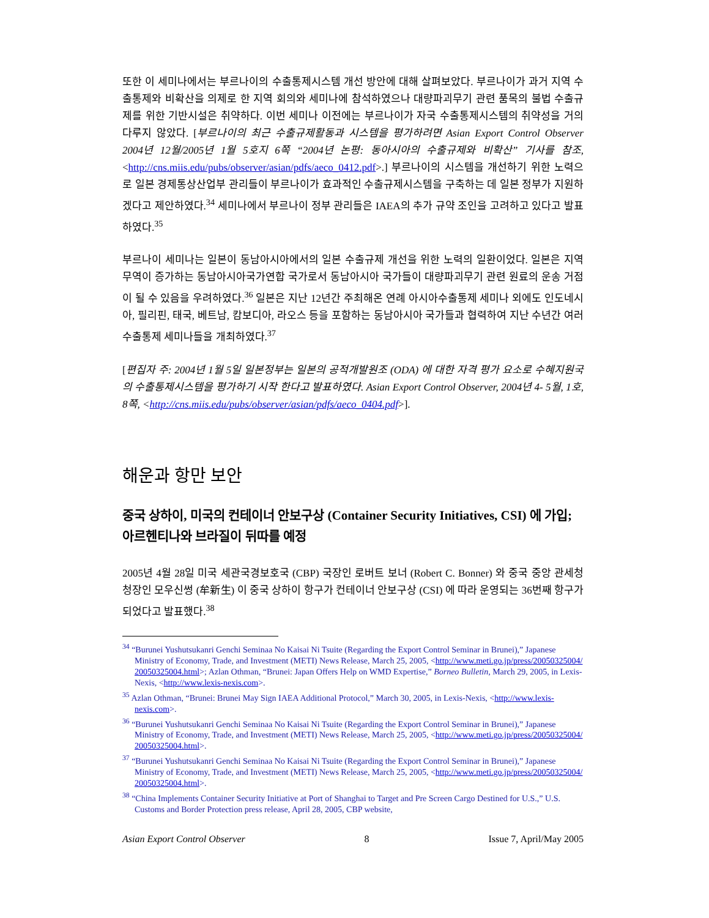또한 이 세미나에서는 부르나이의 수출통제시스템 개선 방안에 대해 살펴보았다. 부르나이가 과거 지역 수출통제와 비확산을 의제로 한 지역 회의와 세미나에 참석하였으나 대량파괴무기 관련 품목의 불법 수출규제를 위한 기반시설은 취약하다. 이번 세미나 이전에는 부르나이가 자국 수출통제시스템의 취약성을 거의 다루지 않았다. [부르나이의 최근 수출규제활동과 시스템을 평가하려면 Asian Export Control Observer 2004년 12월/2005년 1월 5호지 6쪽 “2004년 논평: 동아시아의 수출규제와 비확산” 기사를 참조, <http://cns.miis.edu/pubs/observer/asian/pdfs/aeco_0412.pdf>.] 부르나이의 시스템을 개선하기 위한 노력으로 일본 경제통상산업부 관리들이 부르나이가 효과적인 수출규제시스템을 구축하는 데 일본 정부가 지원하겠다고 제안하였다.<sup>34</sup> 세미나에서 부르나이 정부 관리들은 IAEA의 추가 규약 조인을 고려하고 있다고 발표하였다.<sup>35</sup>
부르나이 세미나는 일본이 동남아시아에서의 일본 수출규제 개선을 위한 노력의 일환이었다. 일본은 지역 무역이 증가하는 동남아시아국가연합 국가로서 동남아시아 국가들이 대량파괴무기 관련 원료의 운송 거점이 될 수 있음을 우려하였다.<sup>36</sup> 일본은 지난 12년간 주최해온 연례 아시아수출통제 세미나 외에도 인도네시아, 필리핀, 태국, 베트남, 캄보디아, 라오스 등을 포함하는 동남아시아 국가들과 협력하여 지난 수년간 여러 수출통제 세미나들을 개최하였다.<sup>37</sup>
[편집자 주: 2004년 1월 5일 일본정부는 일본의 공적개발원조 (ODA) 에 대한 자격 평가 요소로 수혜지원국의 수출통제시스템을 평가하기 시작 한다고 발표하였다. Asian Export Control Observer, 2004년 4- 5월, 1호, 8쪽, <http://cns.miis.edu/pubs/observer/asian/pdfs/aeco_0404.pdf>].
해운과 항만 보안
중국 상하이, 미국의 컨테이너 안보구상 (Container Security Initiatives, CSI) 에 가입; 아르헨티나와 브라질이 뒤따를 예정
2005년 4월 28일 미국 세관국경보호국 (CBP) 국장인 로버트 보너 (Robert C. Bonner) 와 중국 중앙 관세청 청장인 모우신썽 (牟新生) 이 중국 상하이 항구가 컨테이너 안보구상 (CSI) 에 따라 운영되는 36번째 항구가 되었다고 발표했다.<sup>38</sup>
<sup>34</sup> “Burunei Yushutsukanri Genchi Seminaa No Kaisai Ni Tsuite (Regarding the Export Control Seminar in Brunei),” Japanese Ministry of Economy, Trade, and Investment (METI) News Release, March 25, 2005, <http://www.meti.go.jp/press/20050325004/ 20050325004.html>; Azlan Othman, “Brunei: Japan Offers Help on WMD Expertise,” Borneo Bulletin, March 29, 2005, in Lexis-Nexis, <http://www.lexis-nexis.com>.
<sup>35</sup> Azlan Othman, “Brunei: Brunei May Sign IAEA Additional Protocol,” March 30, 2005, in Lexis-Nexis, <http://www.lexis-nexis.com>.
<sup>36</sup> “Burunei Yushutsukanri Genchi Seminaa No Kaisai Ni Tsuite (Regarding the Export Control Seminar in Brunei),” Japanese Ministry of Economy, Trade, and Investment (METI) News Release, March 25, 2005, <http://www.meti.go.jp/press/20050325004/ 20050325004.html>.
<sup>37</sup> “Burunei Yushutsukanri Genchi Seminaa No Kaisai Ni Tsuite (Regarding the Export Control Seminar in Brunei),” Japanese Ministry of Economy, Trade, and Investment (METI) News Release, March 25, 2005, <http://www.meti.go.jp/press/20050325004/ 20050325004.html>.
<sup>38</sup> “China Implements Container Security Initiative at Port of Shanghai to Target and Pre Screen Cargo Destined for U.S.,” U.S. Customs and Border Protection press release, April 28, 2005, CBP website,
Asian Export Control Observer 8 Issue 7, April/May 2005